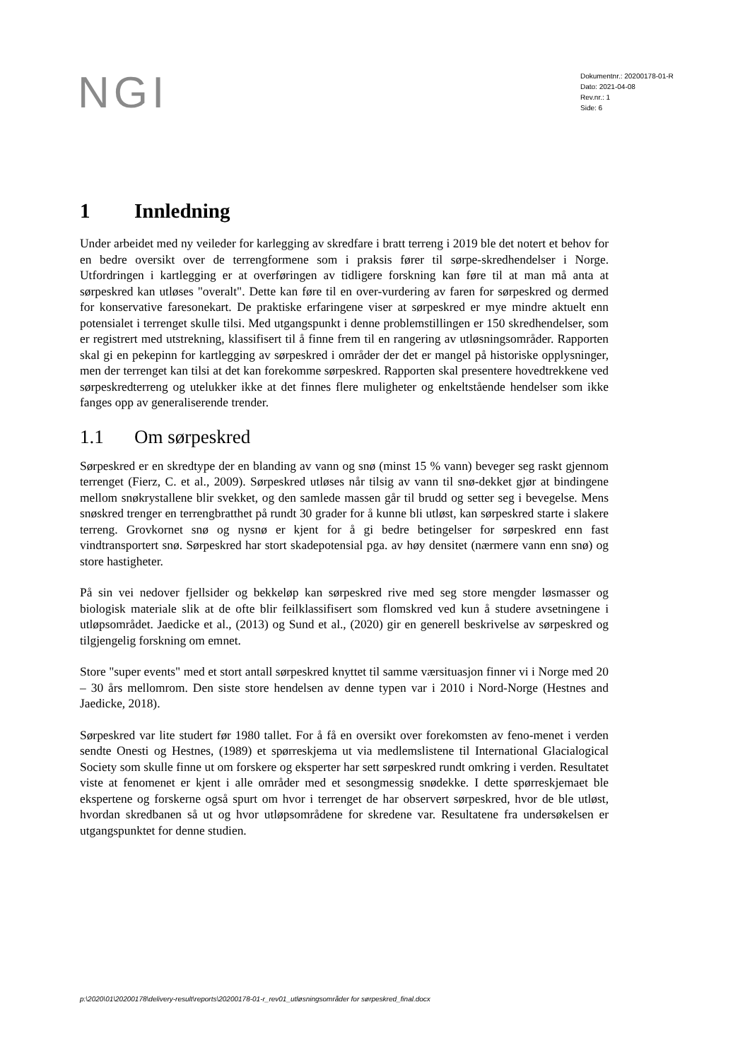NGI
Dokumentnr.: 20200178-01-R
Dato: 2021-04-08
Rev.nr.: 1
Side: 6
1 Innledning
Under arbeidet med ny veileder for karlegging av skredfare i bratt terreng i 2019 ble det notert et behov for en bedre oversikt over de terrengformene som i praksis fører til sørpe-skredhendelser i Norge. Utfordringen i kartlegging er at overføringen av tidligere forskning kan føre til at man må anta at sørpeskred kan utløses "overalt". Dette kan føre til en over-vurdering av faren for sørpeskred og dermed for konservative faresonekart. De praktiske erfaringene viser at sørpeskred er mye mindre aktuelt enn potensialet i terrenget skulle tilsi. Med utgangspunkt i denne problemstillingen er 150 skredhendelser, som er registrert med utstrekning, klassifisert til å finne frem til en rangering av utløsningsområder. Rapporten skal gi en pekepinn for kartlegging av sørpeskred i områder der det er mangel på historiske opplysninger, men der terrenget kan tilsi at det kan forekomme sørpeskred. Rapporten skal presentere hovedtrekkene ved sørpeskredterreng og utelukker ikke at det finnes flere muligheter og enkeltstående hendelser som ikke fanges opp av generaliserende trender.
1.1 Om sørpeskred
Sørpeskred er en skredtype der en blanding av vann og snø (minst 15 % vann) beveger seg raskt gjennom terrenget (Fierz, C. et al., 2009). Sørpeskred utløses når tilsig av vann til snø-dekket gjør at bindingene mellom snøkrystallene blir svekket, og den samlede massen går til brudd og setter seg i bevegelse. Mens snøskred trenger en terrengbratthet på rundt 30 grader for å kunne bli utløst, kan sørpeskred starte i slakere terreng. Grovkornet snø og nysnø er kjent for å gi bedre betingelser for sørpeskred enn fast vindtransportert snø. Sørpeskred har stort skadepotensial pga. av høy densitet (nærmere vann enn snø) og store hastigheter.
På sin vei nedover fjellsider og bekkeløp kan sørpeskred rive med seg store mengder løsmasser og biologisk materiale slik at de ofte blir feilklassifisert som flomskred ved kun å studere avsetningene i utløpsområdet. Jaedicke et al., (2013) og Sund et al., (2020) gir en generell beskrivelse av sørpeskred og tilgjengelig forskning om emnet.
Store "super events" med et stort antall sørpeskred knyttet til samme værsituasjon finner vi i Norge med 20 – 30 års mellomrom. Den siste store hendelsen av denne typen var i 2010 i Nord-Norge (Hestnes and Jaedicke, 2018).
Sørpeskred var lite studert før 1980 tallet. For å få en oversikt over forekomsten av feno-menet i verden sendte Onesti og Hestnes, (1989) et spørreskjema ut via medlemslistene til International Glacialogical Society som skulle finne ut om forskere og eksperter har sett sørpeskred rundt omkring i verden. Resultatet viste at fenomenet er kjent i alle områder med et sesongmessig snødekke. I dette spørreskjemaet ble ekspertene og forskerne også spurt om hvor i terrenget de har observert sørpeskred, hvor de ble utløst, hvordan skredbanen så ut og hvor utløpsområdene for skredene var. Resultatene fra undersøkelsen er utgangspunktet for denne studien.
p:\2020\01\20200178\delivery-result\reports\20200178-01-r_rev01_utløsningsområder for sørpeskred_final.docx